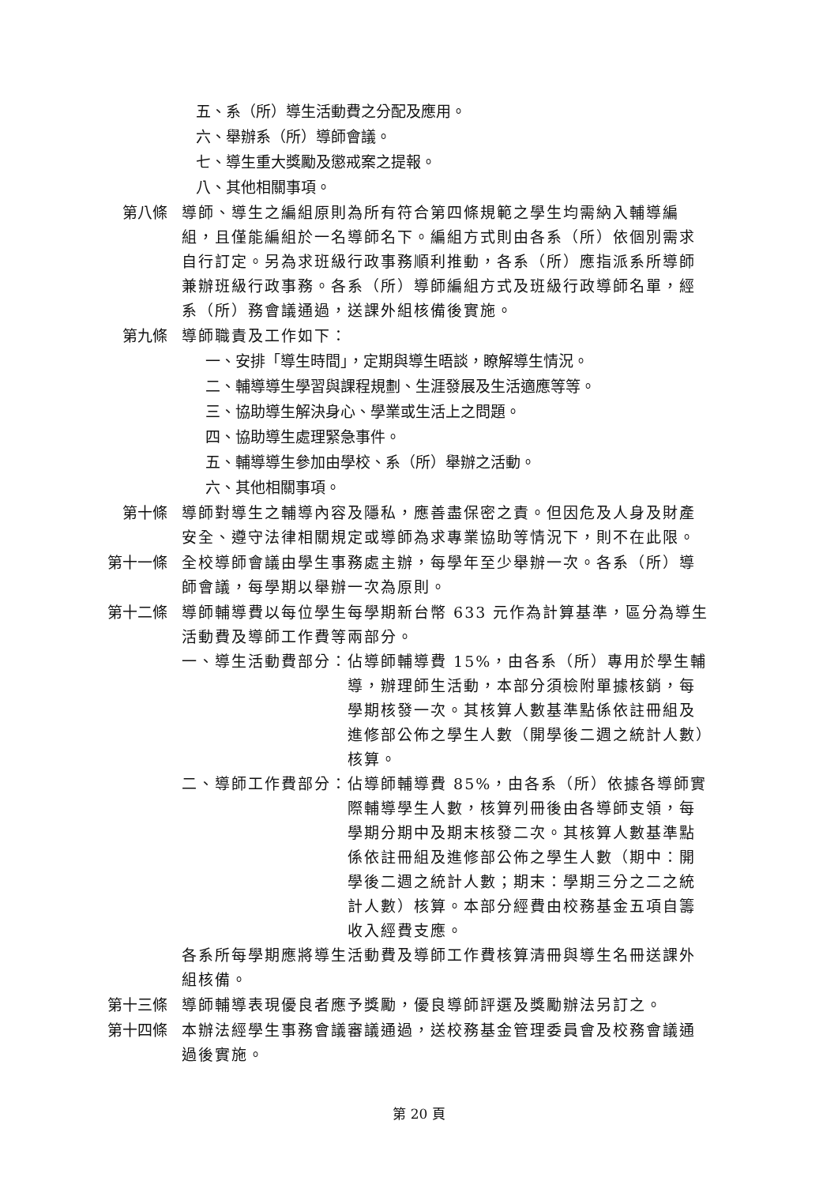五、系（所）導生活動費之分配及應用。
六、舉辦系（所）導師會議。
七、導生重大獎勵及懲戒案之提報。
八、其他相關事項。
第八條 導師、導生之編組原則為所有符合第四條規範之學生均需納入輔導編組，且僅能編組於一名導師名下。編組方式則由各系（所）依個別需求自行訂定。另為求班級行政事務順利推動，各系（所）應指派系所導師兼辦班級行政事務。各系（所）導師編組方式及班級行政導師名單，經系（所）務會議通過，送課外組核備後實施。
第九條 導師職責及工作如下：
一、安排「導生時間」，定期與導生晤談，瞭解導生情況。
二、輔導導生學習與課程規劃、生涯發展及生活適應等等。
三、協助導生解決身心、學業或生活上之問題。
四、協助導生處理緊急事件。
五、輔導導生參加由學校、系（所）舉辦之活動。
六、其他相關事項。
第十條 導師對導生之輔導內容及隱私，應善盡保密之責。但因危及人身及財產安全、遵守法律相關規定或導師為求專業協助等情況下，則不在此限。
第十一條 全校導師會議由學生事務處主辦，每學年至少舉辦一次。各系（所）導師會議，每學期以舉辦一次為原則。
第十二條 導師輔導費以每位學生每學期新台幣 633 元作為計算基準，區分為導生活動費及導師工作費等兩部分。
一、導生活動費部分： 佔導師輔導費 15%，由各系（所）專用於學生輔導，辦理師生活動，本部分須檢附單據核銷，每學期核發一次。其核算人數基準點係依註冊組及進修部公佈之學生人數（開學後二週之統計人數）核算。
二、導師工作費部分： 佔導師輔導費 85%，由各系（所）依據各導師實際輔導學生人數，核算列冊後由各導師支領，每學期分期中及期末核發二次。其核算人數基準點係依註冊組及進修部公佈之學生人數（期中：開學後二週之統計人數；期末：學期三分之二之統計人數）核算。本部分經費由校務基金五項自籌收入經費支應。
各系所每學期應將導生活動費及導師工作費核算清冊與導生名冊送課外組核備。
第十三條 導師輔導表現優良者應予獎勵，優良導師評選及獎勵辦法另訂之。
第十四條 本辦法經學生事務會議審議通過，送校務基金管理委員會及校務會議通過後實施。
第 20 頁